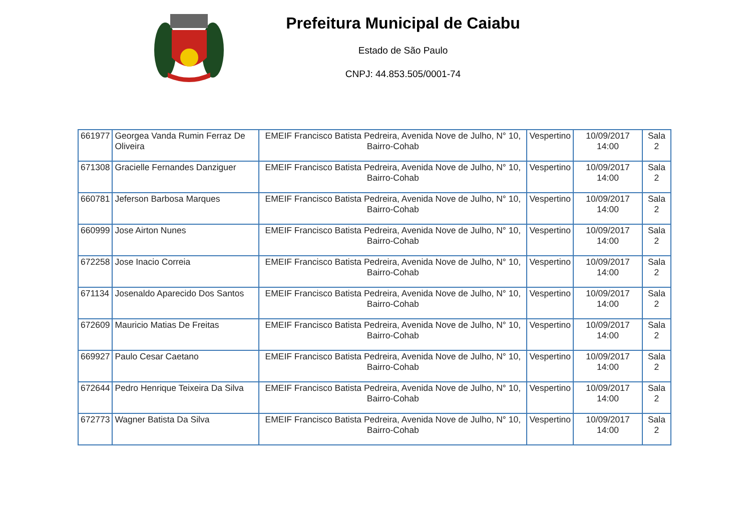Prefeitura Municipal de Caiabu
Estado de São Paulo
CNPJ: 44.853.505/0001-74
| 661977 | Georgea Vanda Rumin Ferraz De Oliveira | EMEIF Francisco Batista Pedreira, Avenida Nove de Julho, N° 10, Bairro-Cohab | Vespertino | 10/09/2017 14:00 | Sala 2 |
| 671308 | Gracielle Fernandes Danziguer | EMEIF Francisco Batista Pedreira, Avenida Nove de Julho, N° 10, Bairro-Cohab | Vespertino | 10/09/2017 14:00 | Sala 2 |
| 660781 | Jeferson Barbosa Marques | EMEIF Francisco Batista Pedreira, Avenida Nove de Julho, N° 10, Bairro-Cohab | Vespertino | 10/09/2017 14:00 | Sala 2 |
| 660999 | Jose Airton Nunes | EMEIF Francisco Batista Pedreira, Avenida Nove de Julho, N° 10, Bairro-Cohab | Vespertino | 10/09/2017 14:00 | Sala 2 |
| 672258 | Jose Inacio Correia | EMEIF Francisco Batista Pedreira, Avenida Nove de Julho, N° 10, Bairro-Cohab | Vespertino | 10/09/2017 14:00 | Sala 2 |
| 671134 | Josenaldo Aparecido Dos Santos | EMEIF Francisco Batista Pedreira, Avenida Nove de Julho, N° 10, Bairro-Cohab | Vespertino | 10/09/2017 14:00 | Sala 2 |
| 672609 | Mauricio Matias De Freitas | EMEIF Francisco Batista Pedreira, Avenida Nove de Julho, N° 10, Bairro-Cohab | Vespertino | 10/09/2017 14:00 | Sala 2 |
| 669927 | Paulo Cesar Caetano | EMEIF Francisco Batista Pedreira, Avenida Nove de Julho, N° 10, Bairro-Cohab | Vespertino | 10/09/2017 14:00 | Sala 2 |
| 672644 | Pedro Henrique Teixeira Da Silva | EMEIF Francisco Batista Pedreira, Avenida Nove de Julho, N° 10, Bairro-Cohab | Vespertino | 10/09/2017 14:00 | Sala 2 |
| 672773 | Wagner Batista Da Silva | EMEIF Francisco Batista Pedreira, Avenida Nove de Julho, N° 10, Bairro-Cohab | Vespertino | 10/09/2017 14:00 | Sala 2 |